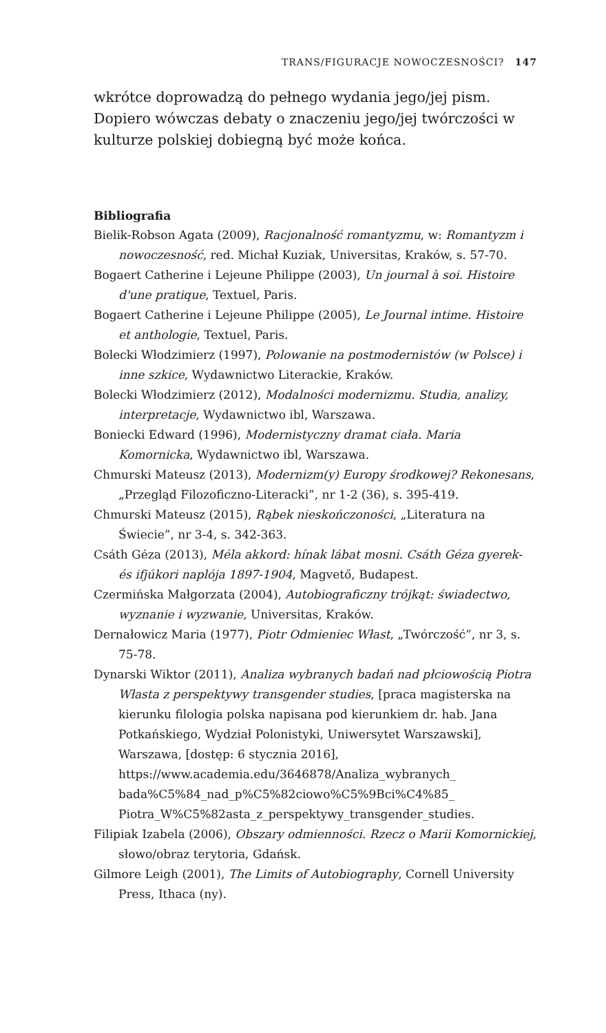TRANS/FIGURACJE NOWOCZESNOŚCI? 147
wkrótce doprowadzą do pełnego wydania jego/jej pism. Dopiero wówczas debaty o znaczeniu jego/jej twórczości w kulturze polskiej dobiegną być może końca.
Bibliografia
Bielik-Robson Agata (2009), Racjonalność romantyzmu, w: Romantyzm i nowoczesność, red. Michał Kuziak, Universitas, Kraków, s. 57-70.
Bogaert Catherine i Lejeune Philippe (2003), Un journal à soi. Histoire d'une pratique, Textuel, Paris.
Bogaert Catherine i Lejeune Philippe (2005), Le Journal intime. Histoire et anthologie, Textuel, Paris.
Bolecki Włodzimierz (1997), Polowanie na postmodernistów (w Polsce) i inne szkice, Wydawnictwo Literackie, Kraków.
Bolecki Włodzimierz (2012), Modalności modernizmu. Studia, analizy, interpretacje, Wydawnictwo ibl, Warszawa.
Boniecki Edward (1996), Modernistyczny dramat ciała. Maria Komornicka, Wydawnictwo ibl, Warszawa.
Chmurski Mateusz (2013), Modernizm(y) Europy środkowej? Rekonesans, „Przegląd Filozoficzno-Literacki”, nr 1-2 (36), s. 395-419.
Chmurski Mateusz (2015), Rąbek nieskończoności, „Literatura na Świecie”, nr 3-4, s. 342-363.
Csáth Géza (2013), Méla akkord: hínak lábat mosni. Csáth Géza gyerek- és ifjúkori naplója 1897-1904, Magvető, Budapest.
Czermińska Małgorzata (2004), Autobiograficzny trójkąt: świadectwo, wyznanie i wyzwanie, Universitas, Kraków.
Dernałowicz Maria (1977), Piotr Odmieniec Włast, „Twórczość”, nr 3, s. 75-78.
Dynarski Wiktor (2011), Analiza wybranych badań nad płciowością Piotra Własta z perspektywy transgender studies, [praca magisterska na kierunku filologia polska napisana pod kierunkiem dr. hab. Jana Potkańskiego, Wydział Polonistyki, Uniwersytet Warszawski], Warszawa, [dostęp: 6 stycznia 2016], https://www.academia.edu/3646878/Analiza_wybranych_ bada%C5%84_nad_p%C5%82ciowo%C5%9Bci%C4%85_ Piotra_W%C5%82asta_z_perspektywy_transgender_studies.
Filipiak Izabela (2006), Obszary odmienności. Rzecz o Marii Komornickiej, słowo/obraz terytoria, Gdańsk.
Gilmore Leigh (2001), The Limits of Autobiography, Cornell University Press, Ithaca (ny).